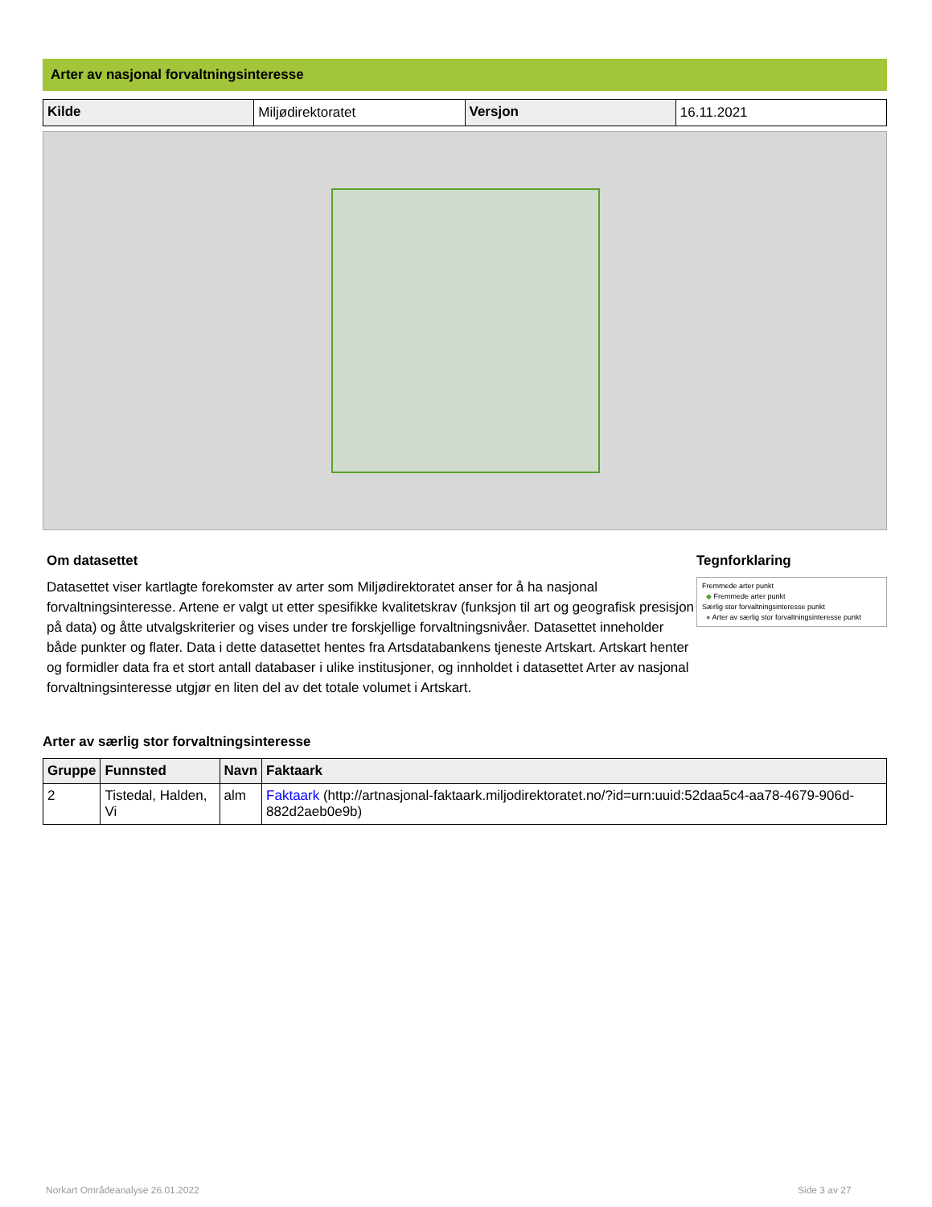Arter av nasjonal forvaltningsinteresse
| Kilde | Miljødirektoratet | Versjon | 16.11.2021 |
Om datasettet
Datasettet viser kartlagte forekomster av arter som Miljødirektoratet anser for å ha nasjonal forvaltningsinteresse. Artene er valgt ut etter spesifikke kvalitetskrav (funksjon til art og geografisk presisjon på data) og åtte utvalgskriterier og vises under tre forskjellige forvaltningsnivåer. Datasettet inneholder både punkter og flater. Data i dette datasettet hentes fra Artsdatabankens tjeneste Artskart. Artskart henter og formidler data fra et stort antall databaser i ulike institusjoner, og innholdet i datasettet Arter av nasjonal forvaltningsinteresse utgjør en liten del av det totale volumet i Artskart.
Tegnforklaring
Fremmede arter punkt
◆ Fremmede arter punkt
Særlig stor forvaltningsinteresse punkt
● Arter av særlig stor forvaltningsinteresse punkt
Arter av særlig stor forvaltningsinteresse
| Gruppe | Funnsted | Navn | Faktaark |
| --- | --- | --- | --- |
| 2 | Tistedal, Halden, Vi | alm | Faktaark (http://artnasjonal-faktaark.miljodirektoratet.no/?id=urn:uuid:52daa5c4-aa78-4679-906d-882d2aeb0e9b) |
Norkart Områdeanalyse 26.01.2022
Side 3 av 27